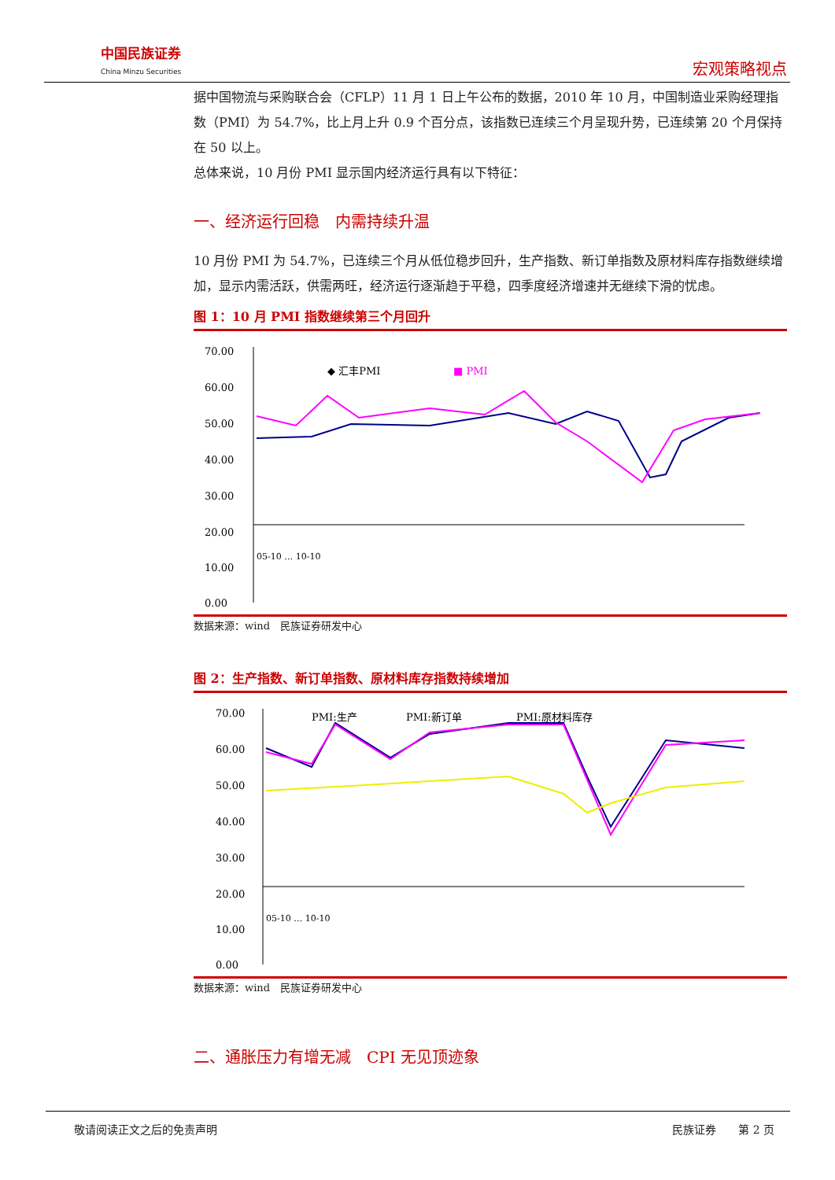中国民族证券
China Minzu Securities
宏观策略视点
据中国物流与采购联合会（CFLP）11 月 1 日上午公布的数据，2010 年 10 月，中国制造业采购经理指数（PMI）为 54.7%，比上月上升 0.9 个百分点，该指数已连续三个月呈现升势，已连续第 20 个月保持在 50 以上。
总体来说，10 月份 PMI 显示国内经济运行具有以下特征：
一、经济运行回稳　内需持续升温
10 月份 PMI 为 54.7%，已连续三个月从低位稳步回升，生产指数、新订单指数及原材料库存指数继续增加，显示内需活跃，供需两旺，经济运行逐渐趋于平稳，四季度经济增速并无继续下滑的忧虑。
图 1：10 月 PMI 指数继续第三个月回升
70.00
60.00
50.00
40.00
30.00
20.00
10.00
0.00
◆ 汇丰PMI
■ PMI
05-10 … 10-10
数据来源：wind　民族证券研发中心
图 2：生产指数、新订单指数、原材料库存指数持续增加
70.00
60.00
50.00
40.00
30.00
20.00
10.00
0.00
PMI:生产
PMI:新订单
PMI:原材料库存
05-10 … 10-10
数据来源：wind　民族证券研发中心
二、通胀压力有增无减　CPI 无见顶迹象
敬请阅读正文之后的免责声明 民族证券　　第 2 页